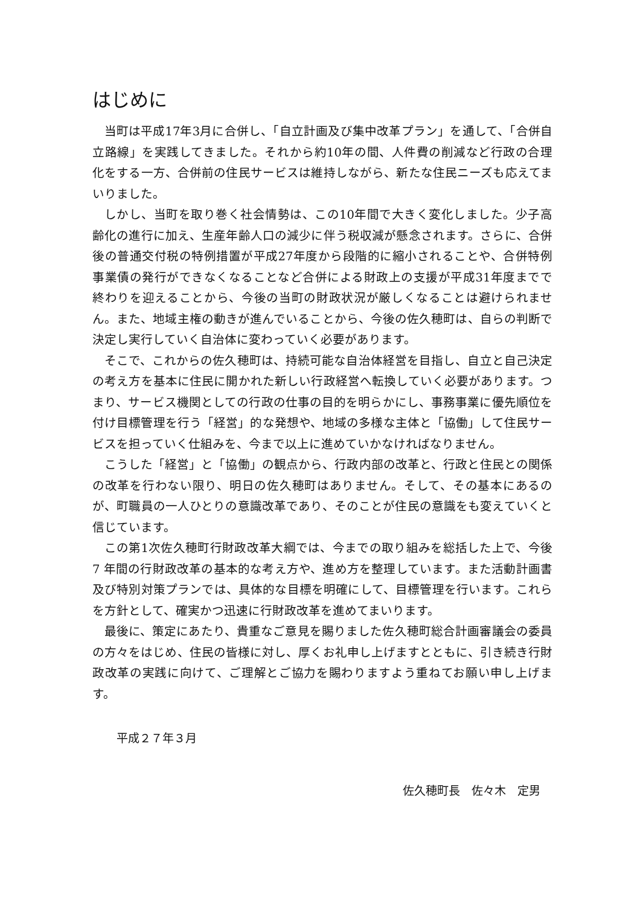はじめに
当町は平成17年3月に合併し、「自立計画及び集中改革プラン」を通して、「合併自立路線」を実践してきました。それから約10年の間、人件費の削減など行政の合理化をする一方、合併前の住民サービスは維持しながら、新たな住民ニーズも応えてまいりました。
しかし、当町を取り巻く社会情勢は、この10年間で大きく変化しました。少子高齢化の進行に加え、生産年齢人口の減少に伴う税収減が懸念されます。さらに、合併後の普通交付税の特例措置が平成27年度から段階的に縮小されることや、合併特例事業債の発行ができなくなることなど合併による財政上の支援が平成31年度までで終わりを迎えることから、今後の当町の財政状況が厳しくなることは避けられません。また、地域主権の動きが進んでいることから、今後の佐久穂町は、自らの判断で決定し実行していく自治体に変わっていく必要があります。
そこで、これからの佐久穂町は、持続可能な自治体経営を目指し、自立と自己決定の考え方を基本に住民に開かれた新しい行政経営へ転換していく必要があります。つまり、サービス機関としての行政の仕事の目的を明らかにし、事務事業に優先順位を付け目標管理を行う「経営」的な発想や、地域の多様な主体と「協働」して住民サービスを担っていく仕組みを、今まで以上に進めていかなければなりません。
こうした「経営」と「協働」の観点から、行政内部の改革と、行政と住民との関係の改革を行わない限り、明日の佐久穂町はありません。そして、その基本にあるのが、町職員の一人ひとりの意識改革であり、そのことが住民の意識をも変えていくと信じています。
この第1次佐久穂町行財政改革大綱では、今までの取り組みを総括した上で、今後 7 年間の行財政改革の基本的な考え方や、進め方を整理しています。また活動計画書及び特別対策プランでは、具体的な目標を明確にして、目標管理を行います。これらを方針として、確実かつ迅速に行財政改革を進めてまいります。
最後に、策定にあたり、貴重なご意見を賜りました佐久穂町総合計画審議会の委員の方々をはじめ、住民の皆様に対し、厚くお礼申し上げますとともに、引き続き行財政改革の実践に向けて、ご理解とご協力を賜わりますよう重ねてお願い申し上げます。
平成２７年３月
佐久穂町長　佐々木　定男